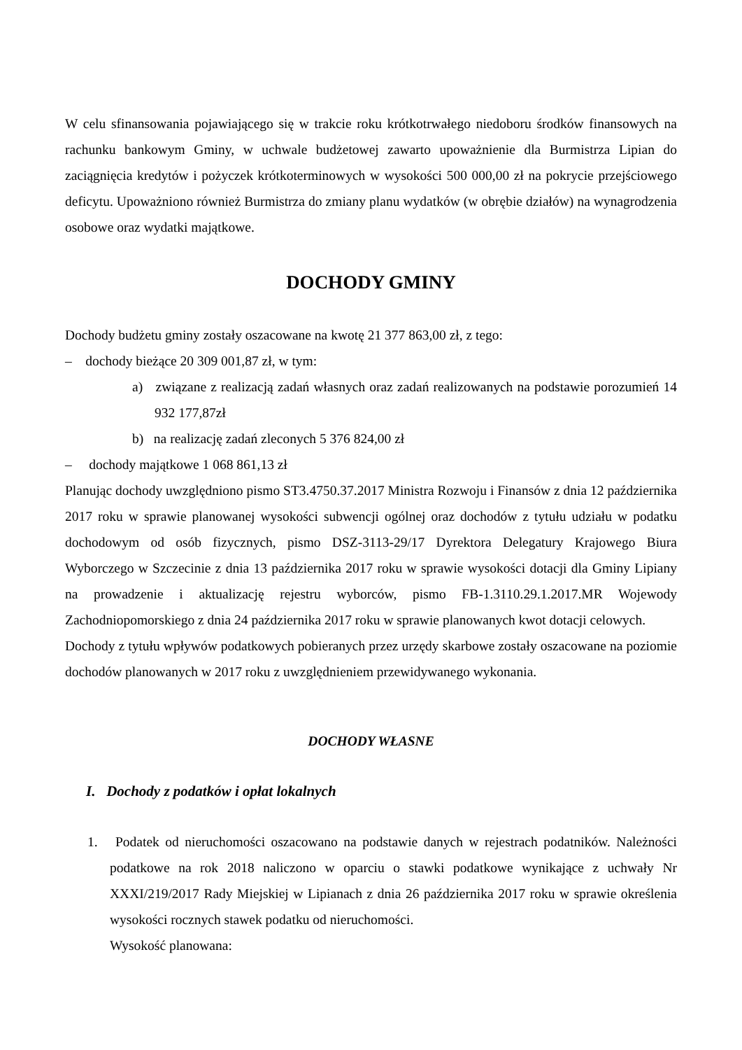W celu sfinansowania pojawiającego się w trakcie roku krótkotrwałego niedoboru środków finansowych na rachunku bankowym Gminy, w uchwale budżetowej zawarto upoważnienie dla Burmistrza Lipian do zaciągnięcia kredytów i pożyczek krótkoterminowych w wysokości 500 000,00 zł na pokrycie przejściowego deficytu. Upoważniono również Burmistrza do zmiany planu wydatków (w obrębie działów) na wynagrodzenia osobowe oraz wydatki majątkowe.
DOCHODY GMINY
Dochody budżetu gminy zostały oszacowane na kwotę 21 377 863,00 zł, z tego:
– dochody bieżące 20 309 001,87 zł, w tym:
a) związane z realizacją zadań własnych oraz zadań realizowanych na podstawie porozumień 14 932 177,87zł
b) na realizację zadań zleconych 5 376 824,00 zł
– dochody majątkowe 1 068 861,13 zł
Planując dochody uwzględniono pismo ST3.4750.37.2017 Ministra Rozwoju i Finansów z dnia 12 października 2017 roku w sprawie planowanej wysokości subwencji ogólnej oraz dochodów z tytułu udziału w podatku dochodowym od osób fizycznych, pismo DSZ-3113-29/17 Dyrektora Delegatury Krajowego Biura Wyborczego w Szczecinie z dnia 13 października 2017 roku w sprawie wysokości dotacji dla Gminy Lipiany na prowadzenie i aktualizację rejestru wyborców, pismo FB-1.3110.29.1.2017.MR Wojewody Zachodniopomorskiego z dnia 24 października 2017 roku w sprawie planowanych kwot dotacji celowych.
Dochody z tytułu wpływów podatkowych pobieranych przez urzędy skarbowe zostały oszacowane na poziomie dochodów planowanych w 2017 roku z uwzględnieniem przewidywanego wykonania.
DOCHODY WŁASNE
I. Dochody z podatków i opłat lokalnych
1. Podatek od nieruchomości oszacowano na podstawie danych w rejestrach podatników. Należności podatkowe na rok 2018 naliczono w oparciu o stawki podatkowe wynikające z uchwały Nr XXXI/219/2017 Rady Miejskiej w Lipianach z dnia 26 października 2017 roku w sprawie określenia wysokości rocznych stawek podatku od nieruchomości.
Wysokość planowana: